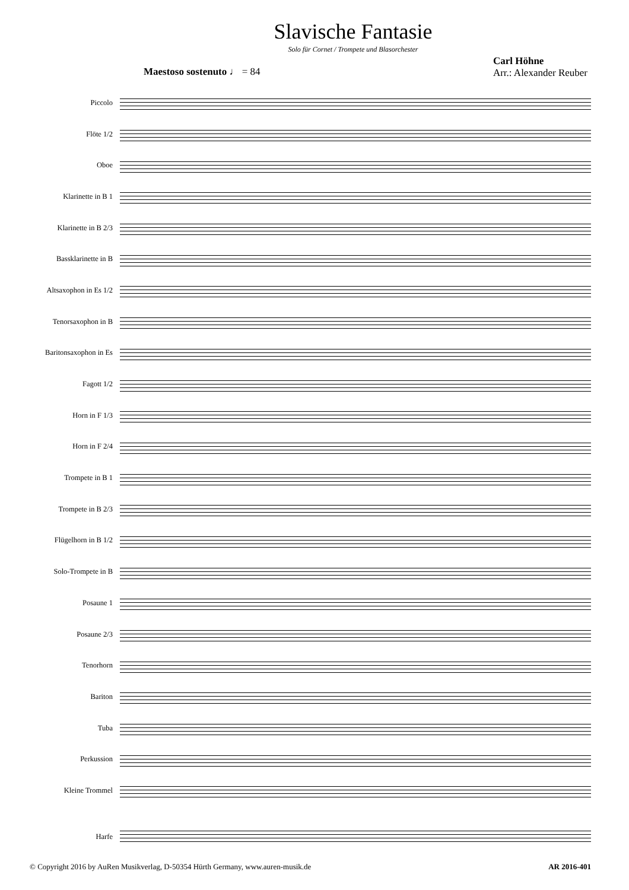Slavische Fantasie
Solo für Cornet / Trompete und Blasorchester
Maestoso sostenuto ♩ = 84
Carl Höhne
Arr.: Alexander Reuber
Piccolo
Flöte 1/2
Oboe
Klarinette in B 1
Klarinette in B 2/3
Bassklarinette in B
Altsaxophon in Es 1/2
Tenorsaxophon in B
Baritonsaxophon in Es
Fagott 1/2
Horn in F 1/3
Horn in F 2/4
Trompete in B 1
Trompete in B 2/3
Flügelhorn in B 1/2
Solo-Trompete in B
Posaune 1
Posaune 2/3
Tenorhorn
Bariton
Tuba
Perkussion
Kleine Trommel
Harfe
© Copyright 2016 by AuRen Musikverlag, D-50354 Hürth Germany, www.auren-musik.de AR 2016-401